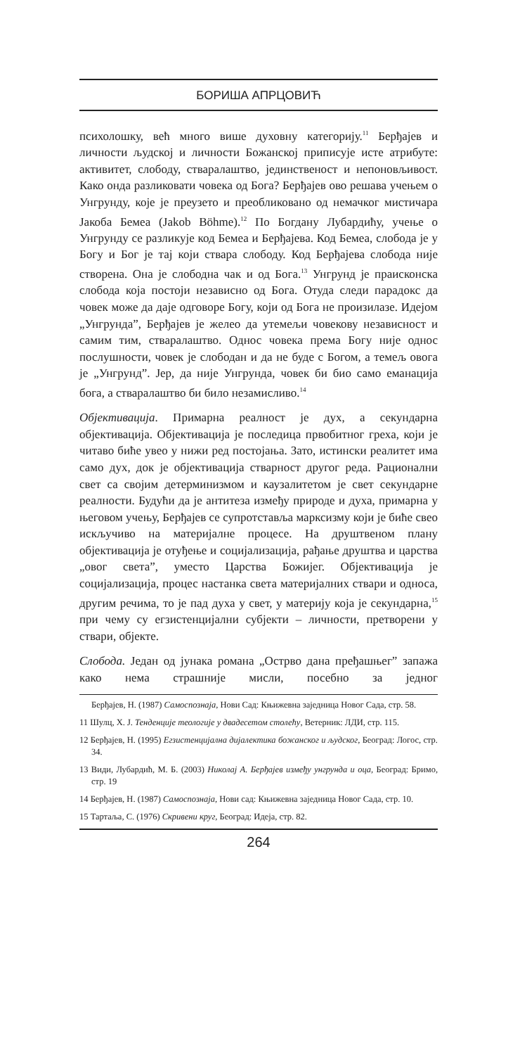БОРИША АПРЦОВИЋ
психолошку, већ много више духовну категорију.<sup>11</sup> Берђајев и личности људској и личности Божанској приписује исте атрибуте: активитет, слободу, стваралаштво, јединственост и непоновљивост. Како онда разликовати човека од Бога? Берђајев ово решава учењем о Унгрунду, које је преузето и преобликовано од немачког мистичара Јакоба Бемеа (Jakob Böhme).<sup>12</sup> По Богдану Лубардићу, учење о Унгрунду се разликује код Бемеа и Берђајева. Код Бемеа, слобода је у Богу и Бог је тај који ствара слободу. Код Берђајева слобода није створена. Она је слободна чак и од Бога.<sup>13</sup> Унгрунд је праисконска слобода која постоји независно од Бога. Отуда следи парадокс да човек може да даје одговоре Богу, који од Бога не произилазе. Идејом „Унгрунда”, Берђајев је желео да утемељи човекову независност и самим тим, стваралаштво. Однос човека према Богу није однос послушности, човек је слободан и да не буде с Богом, а темељ овога је „Унгрунд”. Јер, да није Унгрунда, човек би био само еманација бога, а стваралаштво би било незамисливо.<sup>14</sup>
Објективација. Примарна реалност је дух, а секундарна објективација. Објективација је последица првобитног греха, који је читаво биће увео у нижи ред постојања. Зато, истински реалитет има само дух, док је објективација стварност другог реда. Рационални свет са својим детерминизмом и каузалитетом је свет секундарне реалности. Будући да је антитеза између природе и духа, примарна у његовом учењу, Берђајев се супротставља марксизму који је биће свео искључиво на материјалне процесе. На друштвеном плану објективација је отуђење и социјализација, рађање друштва и царства „овог света”, уместо Царства Божијег. Објективација је социјализација, процес настанка света материјалних ствари и односа, другим речима, то је пад духа у свет, у материју која је секундарна,<sup>15</sup> при чему су егзистенцијални субјекти – личности, претворени у ствари, објекте.
Слобода. Један од јунака романа „Острво дана пређашњег” запажа како нема страшније мисли, посебно за једног
Берђајев, Н. (1987) Самоспознаја, Нови Сад: Књижевна заједница Новог Сада, стр. 58.
11 Шулц, Х. Ј. Тенденције теологије у двадесетом столећу, Ветерник: ЛДИ, стр. 115.
12 Берђајев, Н. (1995) Егзистенцијална дијалектика божанског и људског, Београд: Логос, стр. 34.
13 Види, Лубардић, М. Б. (2003) Николај А. Берђајев између унгрунда и оца, Београд: Бримо, стр. 19
14 Берђајев, Н. (1987) Самоспознаја, Нови сад: Књижевна заједница Новог Сада, стр. 10.
15 Тартаља, С. (1976) Скривени круг, Београд: Идеја, стр. 82.
264